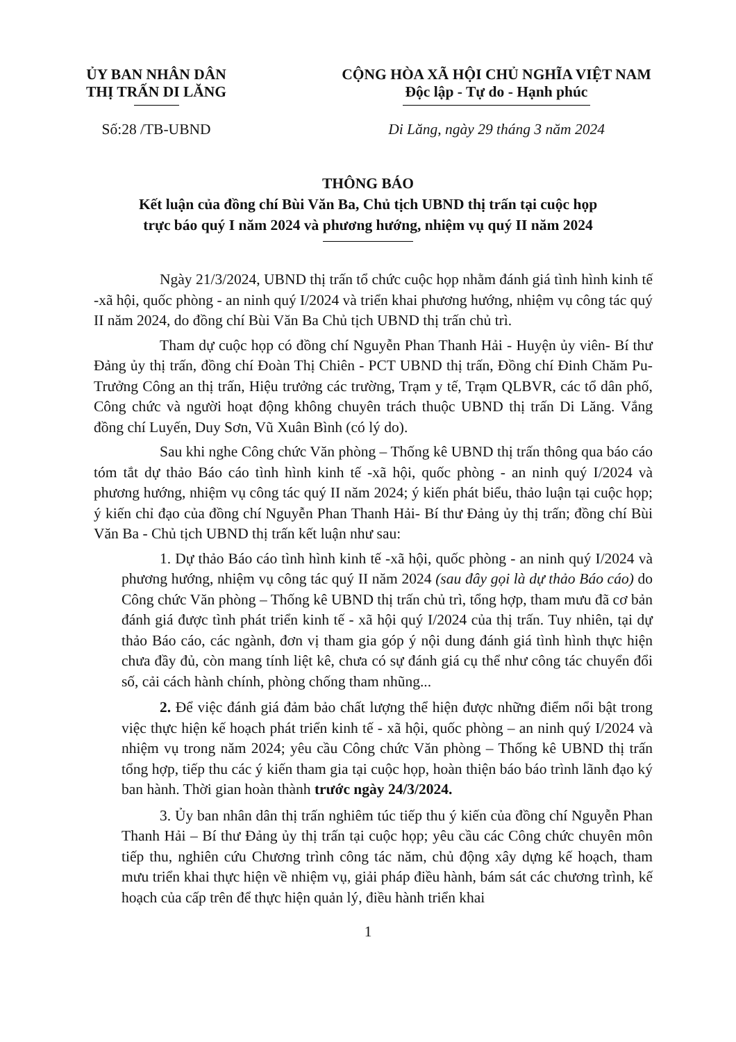ỦY BAN NHÂN DÂN
THỊ TRẤN DI LĂNG
Số:28 /TB-UBND
CỘNG HÒA XÃ HỘI CHỦ NGHĨA VIỆT NAM
Độc lập - Tự do - Hạnh phúc
Di Lăng, ngày 29 tháng 3 năm 2024
THÔNG BÁO
Kết luận của đồng chí Bùi Văn Ba, Chủ tịch UBND thị trấn tại cuộc họp
trực báo quý I năm 2024 và phương hướng, nhiệm vụ quý II năm 2024
Ngày 21/3/2024, UBND thị trấn tổ chức cuộc họp nhằm đánh giá tình hình kinh tế -xã hội, quốc phòng - an ninh quý I/2024 và triển khai phương hướng, nhiệm vụ công tác quý II năm 2024, do đồng chí Bùi Văn Ba Chủ tịch UBND thị trấn chủ trì.
Tham dự cuộc họp có đồng chí Nguyễn Phan Thanh Hải - Huyện ủy viên- Bí thư Đảng ủy thị trấn, đồng chí Đoàn Thị Chiên - PCT UBND thị trấn, Đồng chí Đinh Chăm Pu-Trưởng Công an thị trấn, Hiệu trưởng các trường, Trạm y tế, Trạm QLBVR, các tổ dân phố, Công chức và người hoạt động không chuyên trách thuộc UBND thị trấn Di Lăng. Vắng đồng chí Luyến, Duy Sơn, Vũ Xuân Bình (có lý do).
Sau khi nghe Công chức Văn phòng – Thống kê UBND thị trấn thông qua báo cáo tóm tắt dự thảo Báo cáo tình hình kinh tế -xã hội, quốc phòng - an ninh quý I/2024 và phương hướng, nhiệm vụ công tác quý II năm 2024; ý kiến phát biểu, thảo luận tại cuộc họp; ý kiến chỉ đạo của đồng chí Nguyễn Phan Thanh Hải- Bí thư Đảng ủy thị trấn; đồng chí Bùi Văn Ba - Chủ tịch UBND thị trấn kết luận như sau:
1. Dự thảo Báo cáo tình hình kinh tế -xã hội, quốc phòng - an ninh quý I/2024 và phương hướng, nhiệm vụ công tác quý II năm 2024 (sau đây gọi là dự thảo Báo cáo) do Công chức Văn phòng – Thống kê UBND thị trấn chủ trì, tổng hợp, tham mưu đã cơ bản đánh giá được tình phát triển kinh tế - xã hội quý I/2024 của thị trấn. Tuy nhiên, tại dự thảo Báo cáo, các ngành, đơn vị tham gia góp ý nội dung đánh giá tình hình thực hiện chưa đầy đủ, còn mang tính liệt kê, chưa có sự đánh giá cụ thể như công tác chuyển đổi số, cải cách hành chính, phòng chống tham nhũng...
2. Để việc đánh giá đảm bảo chất lượng thể hiện được những điểm nổi bật trong việc thực hiện kế hoạch phát triển kinh tế - xã hội, quốc phòng – an ninh quý I/2024 và nhiệm vụ trong năm 2024; yêu cầu Công chức Văn phòng – Thống kê UBND thị trấn tổng hợp, tiếp thu các ý kiến tham gia tại cuộc họp, hoàn thiện báo báo trình lãnh đạo ký ban hành. Thời gian hoàn thành trước ngày 24/3/2024.
3. Ủy ban nhân dân thị trấn nghiêm túc tiếp thu ý kiến của đồng chí Nguyễn Phan Thanh Hải – Bí thư Đảng ủy thị trấn tại cuộc họp; yêu cầu các Công chức chuyên môn tiếp thu, nghiên cứu Chương trình công tác năm, chủ động xây dựng kế hoạch, tham mưu triển khai thực hiện về nhiệm vụ, giải pháp điều hành, bám sát các chương trình, kế hoạch của cấp trên để thực hiện quản lý, điều hành triển khai
1